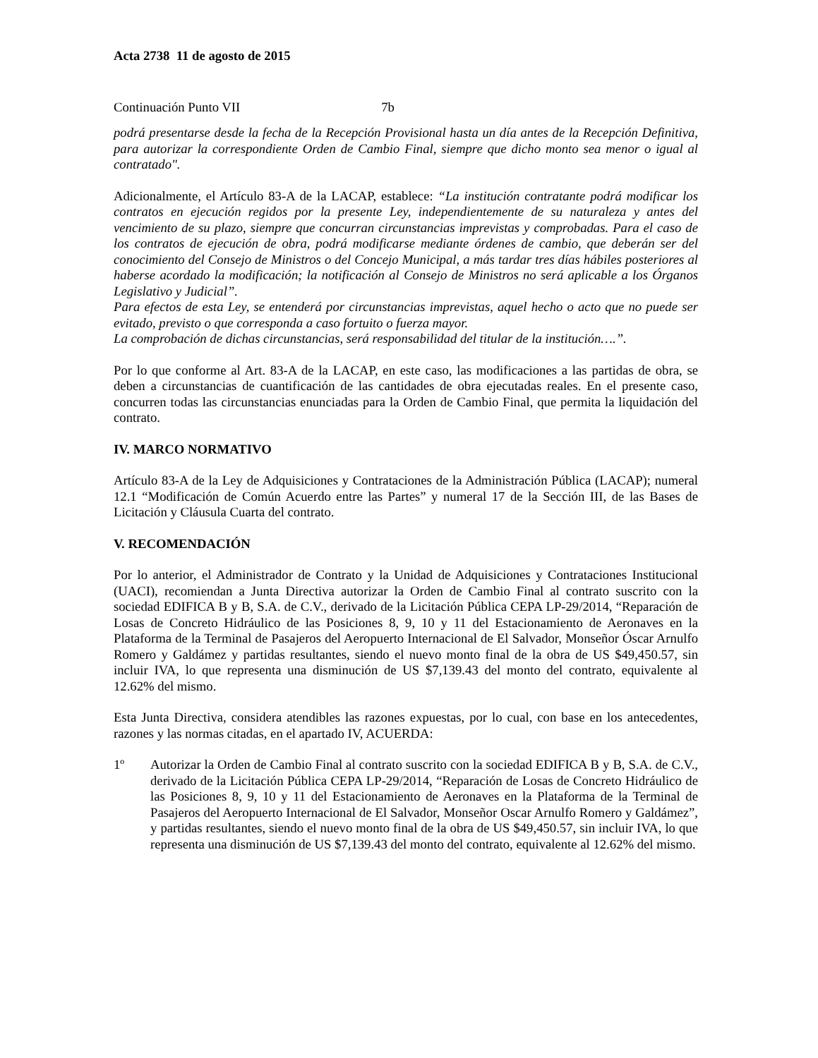Acta 2738 11 de agosto de 2015
Continuación Punto VII 7b
podrá presentarse desde la fecha de la Recepción Provisional hasta un día antes de la Recepción Definitiva, para autorizar la correspondiente Orden de Cambio Final, siempre que dicho monto sea menor o igual al contratado".
Adicionalmente, el Artículo 83-A de la LACAP, establece: “La institución contratante podrá modificar los contratos en ejecución regidos por la presente Ley, independientemente de su naturaleza y antes del vencimiento de su plazo, siempre que concurran circunstancias imprevistas y comprobadas. Para el caso de los contratos de ejecución de obra, podrá modificarse mediante órdenes de cambio, que deberán ser del conocimiento del Consejo de Ministros o del Concejo Municipal, a más tardar tres días hábiles posteriores al haberse acordado la modificación; la notificación al Consejo de Ministros no será aplicable a los Órganos Legislativo y Judicial”.
Para efectos de esta Ley, se entenderá por circunstancias imprevistas, aquel hecho o acto que no puede ser evitado, previsto o que corresponda a caso fortuito o fuerza mayor.
La comprobación de dichas circunstancias, será responsabilidad del titular de la institución….”.
Por lo que conforme al Art. 83-A de la LACAP, en este caso, las modificaciones a las partidas de obra, se deben a circunstancias de cuantificación de las cantidades de obra ejecutadas reales. En el presente caso, concurren todas las circunstancias enunciadas para la Orden de Cambio Final, que permita la liquidación del contrato.
IV. MARCO NORMATIVO
Artículo 83-A de la Ley de Adquisiciones y Contrataciones de la Administración Pública (LACAP); numeral 12.1 “Modificación de Común Acuerdo entre las Partes” y numeral 17 de la Sección III, de las Bases de Licitación y Cláusula Cuarta del contrato.
V. RECOMENDACIÓN
Por lo anterior, el Administrador de Contrato y la Unidad de Adquisiciones y Contrataciones Institucional (UACI), recomiendan a Junta Directiva autorizar la Orden de Cambio Final al contrato suscrito con la sociedad EDIFICA B y B, S.A. de C.V., derivado de la Licitación Pública CEPA LP-29/2014, “Reparación de Losas de Concreto Hidráulico de las Posiciones 8, 9, 10 y 11 del Estacionamiento de Aeronaves en la Plataforma de la Terminal de Pasajeros del Aeropuerto Internacional de El Salvador, Monseñor Óscar Arnulfo Romero y Galdámez y partidas resultantes, siendo el nuevo monto final de la obra de US $49,450.57, sin incluir IVA, lo que representa una disminución de US $7,139.43 del monto del contrato, equivalente al 12.62% del mismo.
Esta Junta Directiva, considera atendibles las razones expuestas, por lo cual, con base en los antecedentes, razones y las normas citadas, en el apartado IV, ACUERDA:
1º Autorizar la Orden de Cambio Final al contrato suscrito con la sociedad EDIFICA B y B, S.A. de C.V., derivado de la Licitación Pública CEPA LP-29/2014, “Reparación de Losas de Concreto Hidráulico de las Posiciones 8, 9, 10 y 11 del Estacionamiento de Aeronaves en la Plataforma de la Terminal de Pasajeros del Aeropuerto Internacional de El Salvador, Monseñor Oscar Arnulfo Romero y Galdámez”, y partidas resultantes, siendo el nuevo monto final de la obra de US $49,450.57, sin incluir IVA, lo que representa una disminución de US $7,139.43 del monto del contrato, equivalente al 12.62% del mismo.